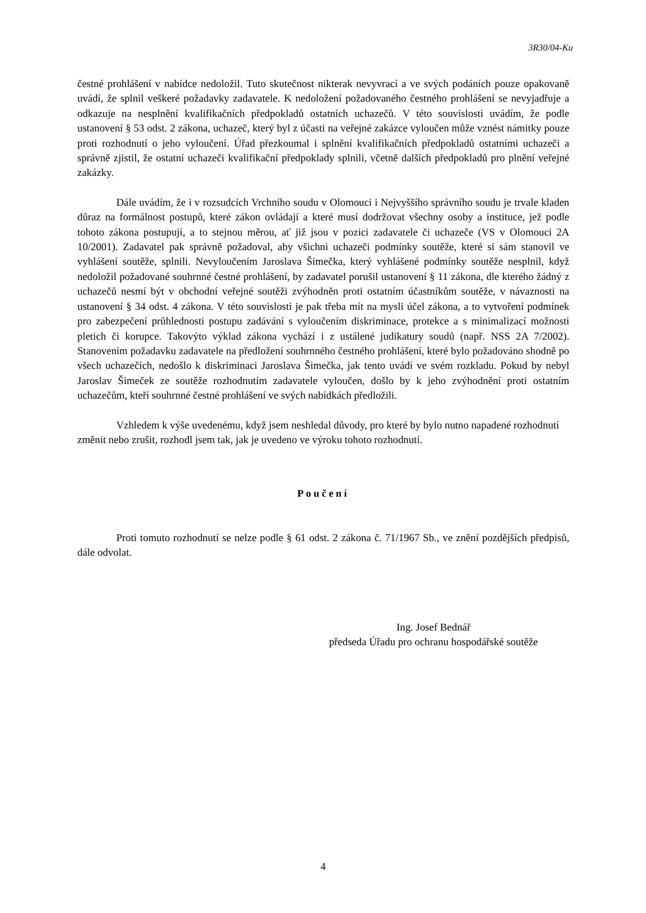3R30/04-Ku
čestné prohlášení v nabídce nedoložil. Tuto skutečnost nikterak nevyvrací a ve svých podáních pouze opakovaně uvádí, že splnil veškeré požadavky zadavatele. K nedoložení požadovaného čestného prohlášení se nevyjadřuje a odkazuje na nesplnění kvalifikačních předpokladů ostatních uchazečů. V této souvislosti uvádím, že podle ustanovení § 53 odst. 2 zákona, uchazeč, který byl z účasti na veřejné zakázce vyloučen může vznést námitky pouze proti rozhodnutí o jeho vyloučení. Úřad přezkoumal i splnění kvalifikačních předpokladů ostatními uchazeči a správně zjistil, že ostatní uchazeči kvalifikační předpoklady splnili, včetně dalších předpokladů pro plnění veřejné zakázky.
Dále uvádím, že i v rozsudcích Vrchního soudu v Olomouci i Nejvyššího správního soudu je trvale kladen důraz na formálnost postupů, které zákon ovládají a které musí dodržovat všechny osoby a instituce, jež podle tohoto zákona postupují, a to stejnou měrou, ať již jsou v pozici zadavatele či uchazeče (VS v Olomouci 2A 10/2001). Zadavatel pak správně požadoval, aby všichni uchazeči podmínky soutěže, které si sám stanovil ve vyhlášení soutěže, splnili. Nevyloučením Jaroslava Šimečka, který vyhlášené podmínky soutěže nesplnil, když nedoložil požadované souhrnné čestné prohlášení, by zadavatel porušil ustanovení § 11 zákona, dle kterého žádný z uchazečů nesmí být v obchodní veřejné soutěži zvýhodněn proti ostatním účastníkům soutěže, v návaznosti na ustanovení § 34 odst. 4 zákona. V této souvislosti je pak třeba mít na mysli účel zákona, a to vytvoření podmínek pro zabezpečení průhlednosti postupu zadávání s vyloučením diskriminace, protekce a s minimalizací možnosti pletich či korupce. Takovýto výklad zákona vychází i z ustálené judikatury soudů (např. NSS 2A 7/2002). Stanovením požadavku zadavatele na předložení souhrnného čestného prohlášení, které bylo požadováno shodně po všech uchazečích, nedošlo k diskriminaci Jaroslava Šimečka, jak tento uvádí ve svém rozkladu. Pokud by nebyl Jaroslav Šimeček ze soutěže rozhodnutím zadavatele vyloučen, došlo by k jeho zvýhodnění proti ostatním uchazečům, kteří souhrnné čestné prohlášení ve svých nabídkách předložili.
Vzhledem k výše uvedenému, když jsem neshledal důvody, pro které by bylo nutno napadené rozhodnutí změnit nebo zrušit, rozhodl jsem tak, jak je uvedeno ve výroku tohoto rozhodnutí.
Poučení
Proti tomuto rozhodnutí se nelze podle § 61 odst. 2 zákona č. 71/1967 Sb., ve znění pozdějších předpisů, dále odvolat.
Ing. Josef Bednář
předseda Úřadu pro ochranu hospodářské soutěže
4